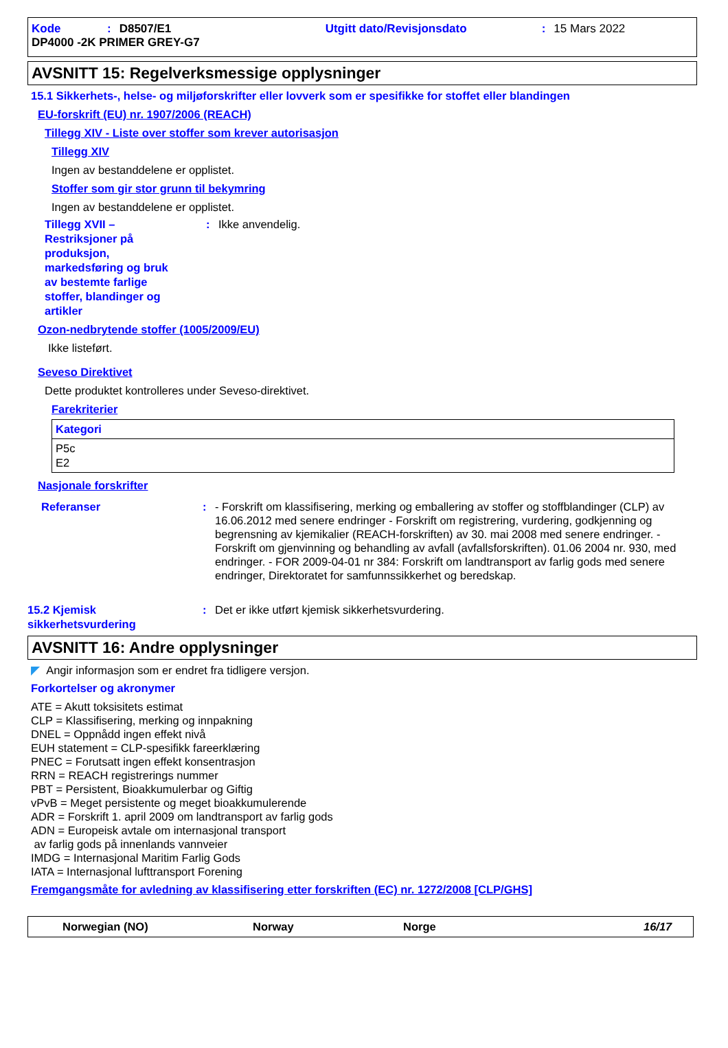Kode: D8507/E1 Utgitt dato/Revisjonsdato: 15 Mars 2022
DP4000 -2K PRIMER GREY-G7
AVSNITT 15: Regelverksmessige opplysninger
15.1 Sikkerhets-, helse- og miljøforskrifter eller lovverk som er spesifikke for stoffet eller blandingen
EU-forskrift (EU) nr. 1907/2006 (REACH)
Tillegg XIV - Liste over stoffer som krever autorisasjon
Tillegg XIV
Ingen av bestanddelene er opplistet.
Stoffer som gir stor grunn til bekymring
Ingen av bestanddelene er opplistet.
Tillegg XVII –
Restriksjoner på
produksjon,
markedsføring og bruk
av bestemte farlige
stoffer, blandinger og
artikler: Ikke anvendelig.
Ozon-nedbrytende stoffer (1005/2009/EU)
Ikke listeført.
Seveso Direktivet
Dette produktet kontrolleres under Seveso-direktivet.
Farekriterier
| Kategori |
| --- |
| P5c E2 |
Nasjonale forskrifter
Referanser: - Forskrift om klassifisering, merking og emballering av stoffer og stoffblandinger (CLP) av 16.06.2012 med senere endringer - Forskrift om registrering, vurdering, godkjenning og begrensning av kjemikalier (REACH-forskriften) av 30. mai 2008 med senere endringer. - Forskrift om gjenvinning og behandling av avfall (avfallsforskriften). 01.06 2004 nr. 930, med endringer. - FOR 2009-04-01 nr 384: Forskrift om landtransport av farlig gods med senere endringer, Direktoratet for samfunnssikkerhet og beredskap.
15.2 Kjemisk
sikkerhetsvurdering: Det er ikke utført kjemisk sikkerhetsvurdering.
AVSNITT 16: Andre opplysninger
◤ Angir informasjon som er endret fra tidligere versjon.
Forkortelser og akronymer
ATE = Akutt toksisitets estimat
CLP = Klassifisering, merking og innpakning
DNEL = Oppnådd ingen effekt nivå
EUH statement = CLP-spesifikk fareerklæring
PNEC = Forutsatt ingen effekt konsentrasjon
RRN = REACH registrerings nummer
PBT = Persistent, Bioakkumulerbar og Giftig
vPvB = Meget persistente og meget bioakkumulerende
ADR = Forskrift 1. april 2009 om landtransport av farlig gods
ADN = Europeisk avtale om internasjonal transport
av farlig gods på innenlands vannveier
IMDG = Internasjonal Maritim Farlig Gods
IATA = Internasjonal lufttransport Forening
Fremgangsmåte for avledning av klassifisering etter forskriften (EC) nr. 1272/2008 [CLP/GHS]
Norwegian (NO) Norway Norge 16/17